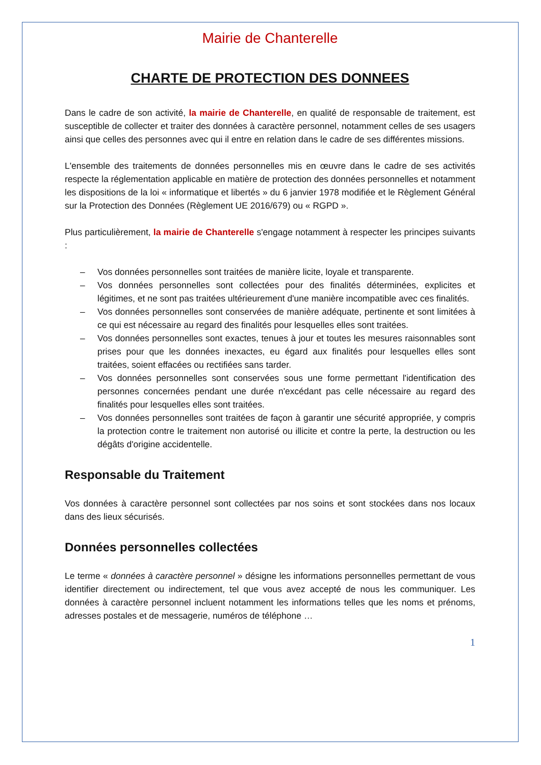Mairie de Chanterelle
CHARTE DE PROTECTION DES DONNEES
Dans le cadre de son activité, la mairie de Chanterelle, en qualité de responsable de traitement, est susceptible de collecter et traiter des données à caractère personnel, notamment celles de ses usagers ainsi que celles des personnes avec qui il entre en relation dans le cadre de ses différentes missions.
L'ensemble des traitements de données personnelles mis en œuvre dans le cadre de ses activités respecte la réglementation applicable en matière de protection des données personnelles et notamment les dispositions de la loi « informatique et libertés » du 6 janvier 1978 modifiée et le Règlement Général sur la Protection des Données (Règlement UE 2016/679) ou « RGPD ».
Plus particulièrement, la mairie de Chanterelle s'engage notamment à respecter les principes suivants :
– Vos données personnelles sont traitées de manière licite, loyale et transparente.
– Vos données personnelles sont collectées pour des finalités déterminées, explicites et légitimes, et ne sont pas traitées ultérieurement d'une manière incompatible avec ces finalités.
– Vos données personnelles sont conservées de manière adéquate, pertinente et sont limitées à ce qui est nécessaire au regard des finalités pour lesquelles elles sont traitées.
– Vos données personnelles sont exactes, tenues à jour et toutes les mesures raisonnables sont prises pour que les données inexactes, eu égard aux finalités pour lesquelles elles sont traitées, soient effacées ou rectifiées sans tarder.
– Vos données personnelles sont conservées sous une forme permettant l'identification des personnes concernées pendant une durée n'excédant pas celle nécessaire au regard des finalités pour lesquelles elles sont traitées.
– Vos données personnelles sont traitées de façon à garantir une sécurité appropriée, y compris la protection contre le traitement non autorisé ou illicite et contre la perte, la destruction ou les dégâts d'origine accidentelle.
Responsable du Traitement
Vos données à caractère personnel sont collectées par nos soins et sont stockées dans nos locaux dans des lieux sécurisés.
Données personnelles collectées
Le terme « données à caractère personnel » désigne les informations personnelles permettant de vous identifier directement ou indirectement, tel que vous avez accepté de nous les communiquer. Les données à caractère personnel incluent notamment les informations telles que les noms et prénoms, adresses postales et de messagerie, numéros de téléphone …
1